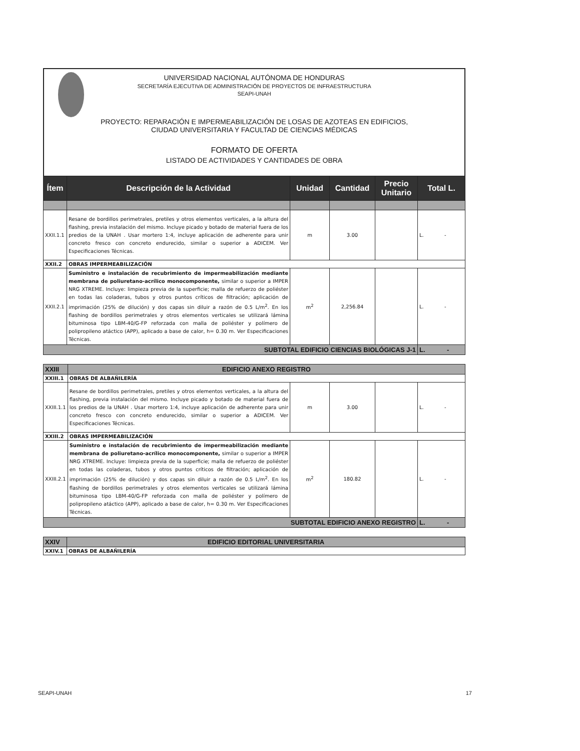UNIVERSIDAD NACIONAL AUTÓNOMA DE HONDURAS
SECRETARÍA EJECUTIVA DE ADMINISTRACIÓN DE PROYECTOS DE INFRAESTRUCTURA
SEAPI-UNAH
PROYECTO: REPARACIÓN E IMPERMEABILIZACIÓN DE LOSAS DE AZOTEAS EN EDIFICIOS,
CIUDAD UNIVERSITARIA Y FACULTAD DE CIENCIAS MÉDICAS
FORMATO DE OFERTA
LISTADO DE ACTIVIDADES Y CANTIDADES DE OBRA
| Ítem | Descripción de la Actividad | Unidad | Cantidad | Precio Unitario | Total L. |
| --- | --- | --- | --- | --- | --- |
| XXII.1.1 | Resane de bordillos perimetrales, pretiles y otros elementos verticales, a la altura del flashing, previa instalación del mismo. Incluye picado y botado de material fuera de los predios de la UNAH . Usar mortero 1:4, incluye aplicación de adherente para unir concreto fresco con concreto endurecido, similar o superior a ADICEM. Ver Especificaciones Técnicas. | m | 3.00 | | L. - |
| XXII.2 | OBRAS IMPERMEABILIZACIÓN | | | | |
| XXII.2.1 | Suministro e instalación de recubrimiento de impermeabilización mediante membrana de poliuretano-acrílico monocomponente, similar o superior a IMPER NRG XTREME. Incluye: limpieza previa de la superficie; malla de refuerzo de poliéster en todas las coladeras, tubos y otros puntos críticos de filtración; aplicación de imprimación (25% de dilución) y dos capas sin diluir a razón de 0.5 L/m<sup>2</sup>. En los flashing de bordillos perimetrales y otros elementos verticales se utilizará lámina bituminosa tipo LBM-40/G-FP reforzada con malla de poliéster y polímero de polipropileno atáctico (APP), aplicado a base de calor, h= 0.30 m. Ver Especificaciones Técnicas. | m<sup>2</sup> | 2,256.84 | | L. - |
| SUBTOTAL EDIFICIO CIENCIAS BIOLÓGICAS J-1 | | | | | L. - |
| XXIII | EDIFICIO ANEXO REGISTRO | | | | |
| XXIII.1 | OBRAS DE ALBAÑILERÍA | | | | |
| XXIII.1.1 | Resane de bordillos perimetrales, pretiles y otros elementos verticales, a la altura del flashing, previa instalación del mismo. Incluye picado y botado de material fuera de los predios de la UNAH . Usar mortero 1:4, incluye aplicación de adherente para unir concreto fresco con concreto endurecido, similar o superior a ADICEM. Ver Especificaciones Técnicas. | m | 3.00 | | L. - |
| XXIII.2 | OBRAS IMPERMEABILIZACIÓN | | | | |
| XXIII.2.1 | Suministro e instalación de recubrimiento de impermeabilización mediante membrana de poliuretano-acrílico monocomponente, similar o superior a IMPER NRG XTREME. Incluye: limpieza previa de la superficie; malla de refuerzo de poliéster en todas las coladeras, tubos y otros puntos críticos de filtración; aplicación de imprimación (25% de dilución) y dos capas sin diluir a razón de 0.5 L/m<sup>2</sup>. En los flashing de bordillos perimetrales y otros elementos verticales se utilizará lámina bituminosa tipo LBM-40/G-FP reforzada con malla de poliéster y polímero de polipropileno atáctico (APP), aplicado a base de calor, h= 0.30 m. Ver Especificaciones Técnicas. | m<sup>2</sup> | 180.82 | | L. - |
| SUBTOTAL EDIFICIO ANEXO REGISTRO | | | | | L. - |
| XXIV | EDIFICIO EDITORIAL UNIVERSITARIA |
| XXIV.1 | OBRAS DE ALBAÑILERÍA |
SEAPI-UNAH 17